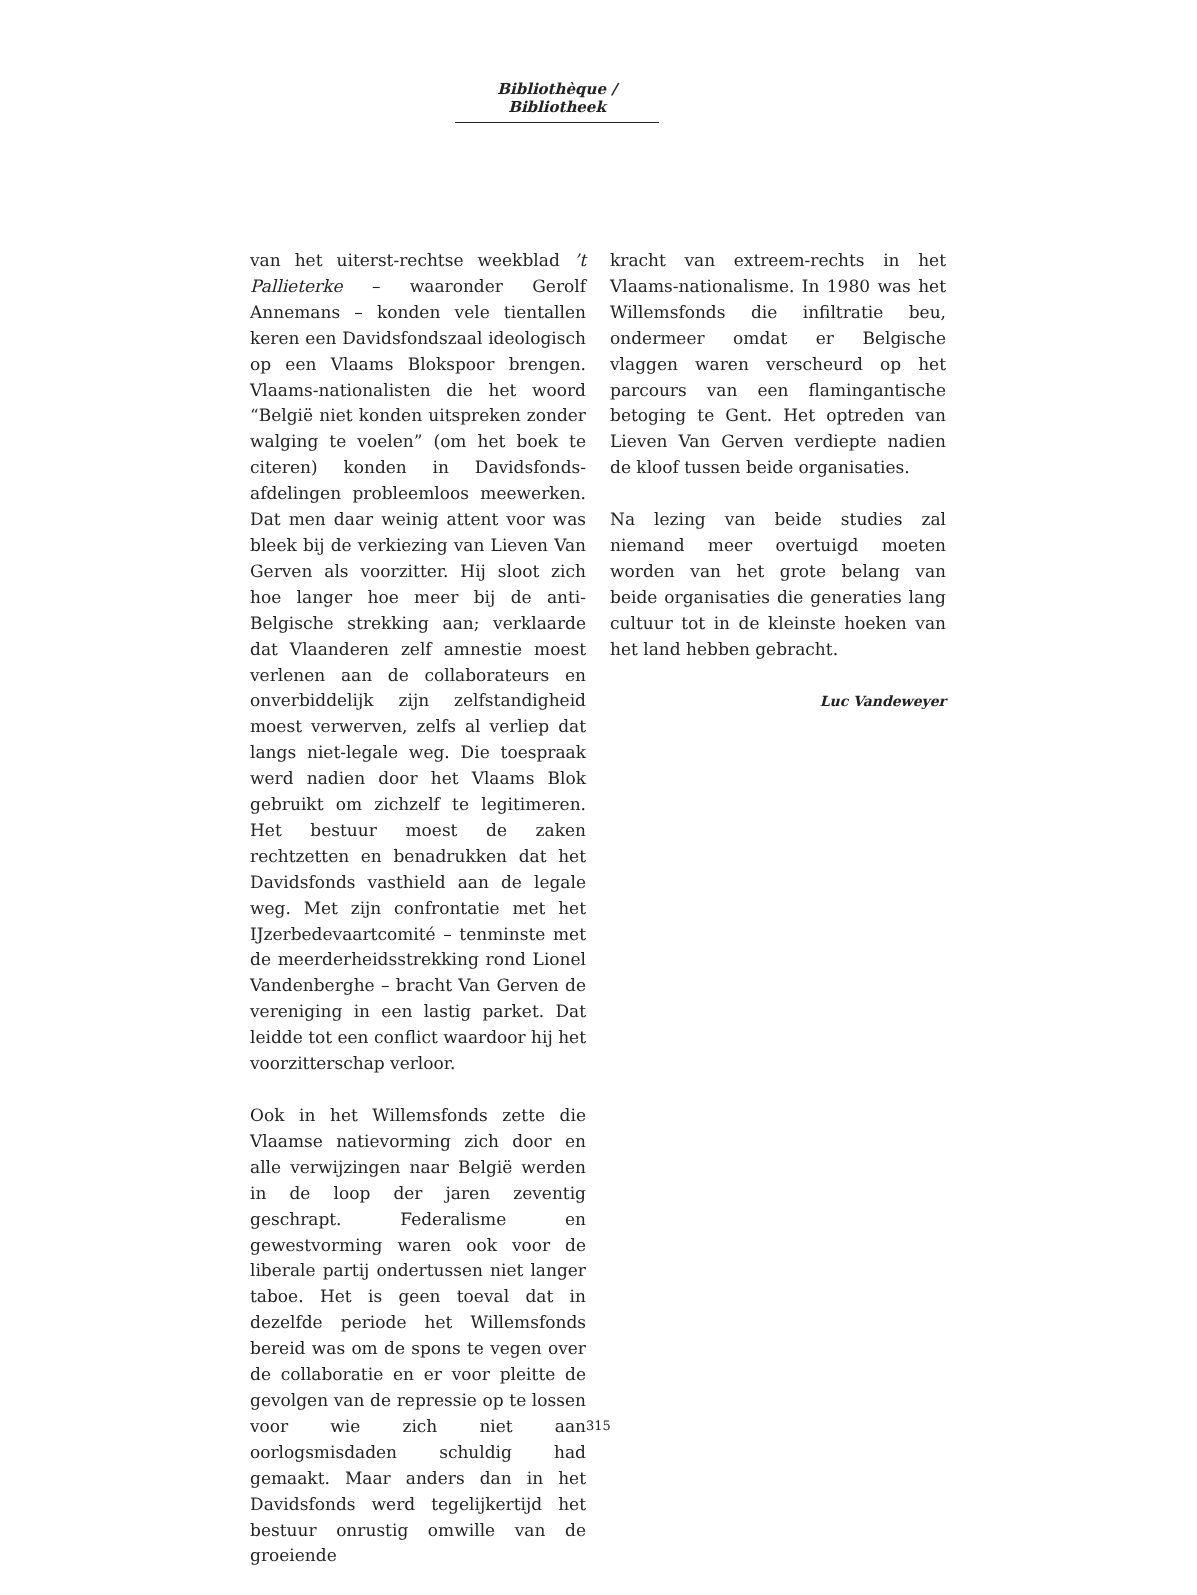Bibliothèque / Bibliotheek
van het uiterst-rechtse weekblad ’t Pallieterke – waaronder Gerolf Annemans – konden vele tientallen keren een Davidsfondszaal ideologisch op een Vlaams Blokspoor brengen. Vlaams-nationalisten die het woord “België niet konden uitspreken zonder walging te voelen” (om het boek te citeren) konden in Davidsfonds-afdelingen probleemloos meewerken. Dat men daar weinig attent voor was bleek bij de verkiezing van Lieven Van Gerven als voorzitter. Hij sloot zich hoe langer hoe meer bij de anti-Belgische strekking aan; verklaarde dat Vlaanderen zelf amnestie moest verlenen aan de collaborateurs en onverbiddelijk zijn zelfstandigheid moest verwerven, zelfs al verliep dat langs niet-legale weg. Die toespraak werd nadien door het Vlaams Blok gebruikt om zichzelf te legitimeren. Het bestuur moest de zaken rechtzetten en benadrukken dat het Davidsfonds vasthield aan de legale weg. Met zijn confrontatie met het IJzerbedevaartcomité – tenminste met de meerderheidsstrekking rond Lionel Vandenberghe – bracht Van Gerven de vereniging in een lastig parket. Dat leidde tot een conflict waardoor hij het voorzitterschap verloor.
Ook in het Willemsfonds zette die Vlaamse natievorming zich door en alle verwijzingen naar België werden in de loop der jaren zeventig geschrapt. Federalisme en gewestvorming waren ook voor de liberale partij ondertussen niet langer taboe. Het is geen toeval dat in dezelfde periode het Willemsfonds bereid was om de spons te vegen over de collaboratie en er voor pleitte de gevolgen van de repressie op te lossen voor wie zich niet aan oorlogsmisdaden schuldig had gemaakt. Maar anders dan in het Davidsfonds werd tegelijkertijd het bestuur onrustig omwille van de groeiende
kracht van extreem-rechts in het Vlaams-nationalisme. In 1980 was het Willemsfonds die infiltratie beu, ondermeer omdat er Belgische vlaggen waren verscheurd op het parcours van een flamingantische betoging te Gent. Het optreden van Lieven Van Gerven verdiepte nadien de kloof tussen beide organisaties.
Na lezing van beide studies zal niemand meer overtuigd moeten worden van het grote belang van beide organisaties die generaties lang cultuur tot in de kleinste hoeken van het land hebben gebracht.
Luc Vandeweyer
315